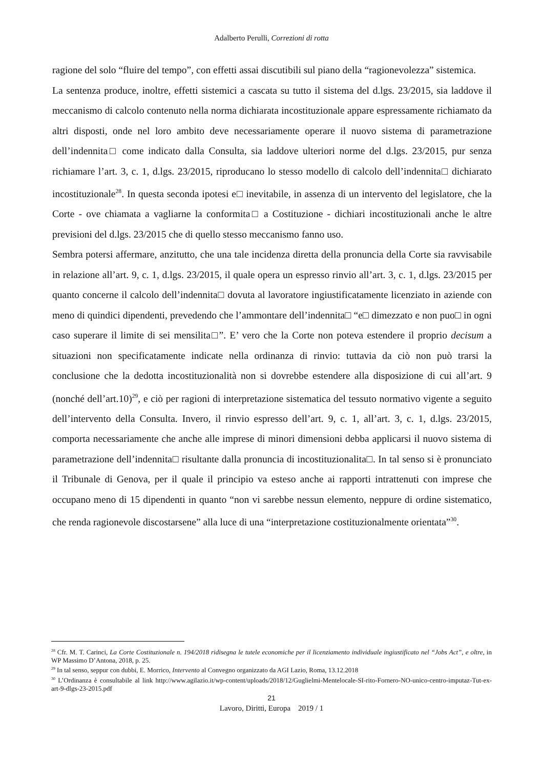Adalberto Perulli, Correzioni di rotta
ragione del solo “fluire del tempo”, con effetti assai discutibili sul piano della “ragionevolezza” sistemica.
La sentenza produce, inoltre, effetti sistemici a cascata su tutto il sistema del d.lgs. 23/2015, sia laddove il meccanismo di calcolo contenuto nella norma dichiarata incostituzionale appare espressamente richiamato da altri disposti, onde nel loro ambito deve necessariamente operare il nuovo sistema di parametrazione dell’indennita□ come indicato dalla Consulta, sia laddove ulteriori norme del d.lgs. 23/2015, pur senza richiamare l’art. 3, c. 1, d.lgs. 23/2015, riproducano lo stesso modello di calcolo dell’indennita□ dichiarato incostituzionale<sup>28</sup>. In questa seconda ipotesi e□ inevitabile, in assenza di un intervento del legislatore, che la Corte - ove chiamata a vagliarne la conformita□ a Costituzione - dichiari incostituzionali anche le altre previsioni del d.lgs. 23/2015 che di quello stesso meccanismo fanno uso.
Sembra potersi affermare, anzitutto, che una tale incidenza diretta della pronuncia della Corte sia ravvisabile in relazione all’art. 9, c. 1, d.lgs. 23/2015, il quale opera un espresso rinvio all’art. 3, c. 1, d.lgs. 23/2015 per quanto concerne il calcolo dell’indennita□ dovuta al lavoratore ingiustificatamente licenziato in aziende con meno di quindici dipendenti, prevedendo che l’ammontare dell’indennita□ “e□ dimezzato e non puo□ in ogni caso superare il limite di sei mensilita□”. E’ vero che la Corte non poteva estendere il proprio decisum a situazioni non specificatamente indicate nella ordinanza di rinvio: tuttavia da ciò non può trarsi la conclusione che la dedotta incostituzionalità non si dovrebbe estendere alla disposizione di cui all’art. 9 (nonché dell’art.10)<sup>29</sup>, e ciò per ragioni di interpretazione sistematica del tessuto normativo vigente a seguito dell’intervento della Consulta. Invero, il rinvio espresso dell’art. 9, c. 1, all’art. 3, c. 1, d.lgs. 23/2015, comporta necessariamente che anche alle imprese di minori dimensioni debba applicarsi il nuovo sistema di parametrazione dell’indennita□ risultante dalla pronuncia di incostituzionalita□. In tal senso si è pronunciato il Tribunale di Genova, per il quale il principio va esteso anche ai rapporti intrattenuti con imprese che occupano meno di 15 dipendenti in quanto “non vi sarebbe nessun elemento, neppure di ordine sistematico, che renda ragionevole discostarsene” alla luce di una “interpretazione costituzionalmente orientata”<sup>30</sup>.
<sup>28</sup> Cfr. M. T. Carinci, La Corte Costituzionale n. 194/2018 ridisegna le tutele economiche per il licenziamento individuale ingiustificato nel “Jobs Act”, e oltre, in WP Massimo D’Antona, 2018, p. 25.
<sup>29</sup> In tal senso, seppur con dubbi, E. Morrico, Intervento al Convegno organizzato da AGI Lazio, Roma, 13.12.2018
<sup>30</sup> L’Ordinanza è consultabile al link http://www.agilazio.it/wp-content/uploads/2018/12/Guglielmi-Mentelocale-SI-rito-Fornero-NO-unico-centro-imputaz-Tut-ex-art-9-dlgs-23-2015.pdf
21
Lavoro, Diritti, Europa 2019 / 1